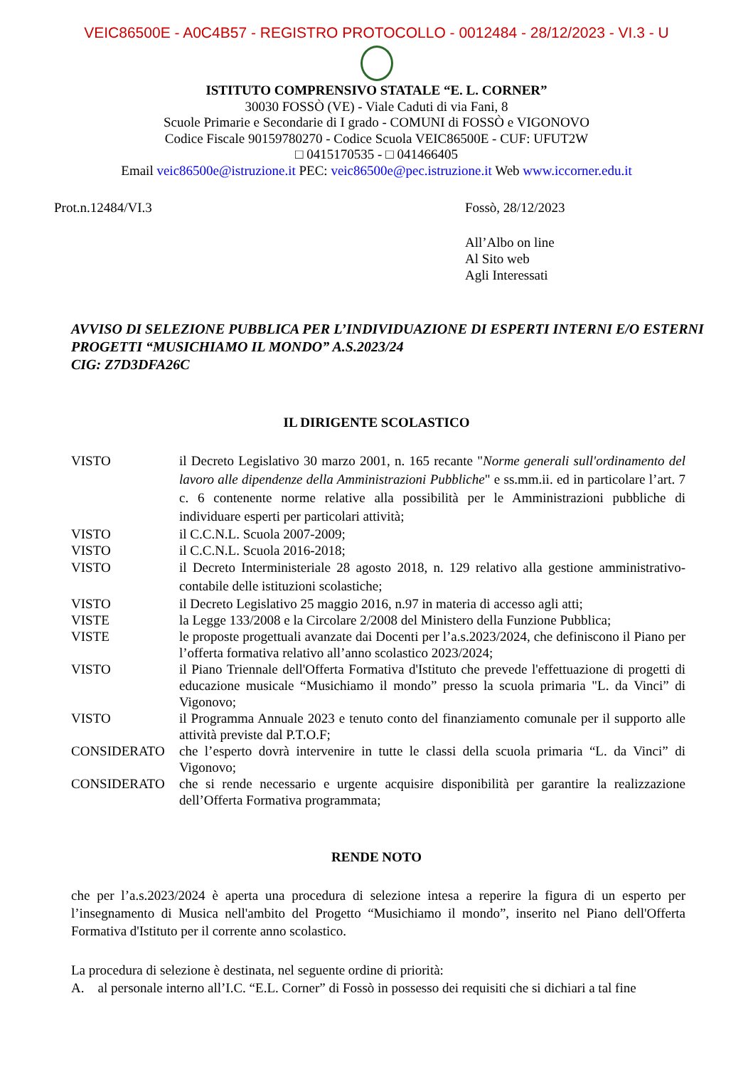VEIC86500E - A0C4B57 - REGISTRO PROTOCOLLO - 0012484 - 28/12/2023 - VI.3 - U
ISTITUTO COMPRENSIVO STATALE “E. L. CORNER”
30030 FOSSÒ (VE) - Viale Caduti di via Fani, 8
Scuole Primarie e Secondarie di I grado - COMUNI di FOSSÒ e VIGONOVO
Codice Fiscale 90159780270 - Codice Scuola VEIC86500E - CUF: UFUT2W
□ 0415170535 - □ 041466405
Email veic86500e@istruzione.it PEC: veic86500e@pec.istruzione.it Web www.iccorner.edu.it
Prot.n.12484/VI.3 Fossò, 28/12/2023
All’Albo on line
Al Sito web
Agli Interessati
AVVISO DI SELEZIONE PUBBLICA PER L’INDIVIDUAZIONE DI ESPERTI INTERNI E/O ESTERNI PROGETTI “MUSICHIAMO IL MONDO” A.S.2023/24
CIG: Z7D3DFA26C
IL DIRIGENTE SCOLASTICO
VISTO il Decreto Legislativo 30 marzo 2001, n. 165 recante "Norme generali sull'ordinamento del lavoro alle dipendenze della Amministrazioni Pubbliche" e ss.mm.ii. ed in particolare l’art. 7 c. 6 contenente norme relative alla possibilità per le Amministrazioni pubbliche di individuare esperti per particolari attività;
VISTO il C.C.N.L. Scuola 2007-2009;
VISTO il C.C.N.L. Scuola 2016-2018;
VISTO il Decreto Interministeriale 28 agosto 2018, n. 129 relativo alla gestione amministrativo-contabile delle istituzioni scolastiche;
VISTO il Decreto Legislativo 25 maggio 2016, n.97 in materia di accesso agli atti;
VISTE la Legge 133/2008 e la Circolare 2/2008 del Ministero della Funzione Pubblica;
VISTE le proposte progettuali avanzate dai Docenti per l’a.s.2023/2024, che definiscono il Piano per l’offerta formativa relativo all’anno scolastico 2023/2024;
VISTO il Piano Triennale dell'Offerta Formativa d'Istituto che prevede l'effettuazione di progetti di educazione musicale “Musichiamo il mondo” presso la scuola primaria "L. da Vinci” di Vigonovo;
VISTO il Programma Annuale 2023 e tenuto conto del finanziamento comunale per il supporto alle attività previste dal P.T.O.F;
CONSIDERATO che l’esperto dovrà intervenire in tutte le classi della scuola primaria “L. da Vinci” di Vigonovo;
CONSIDERATO che si rende necessario e urgente acquisire disponibilità per garantire la realizzazione dell’Offerta Formativa programmata;
RENDE NOTO
che per l’a.s.2023/2024 è aperta una procedura di selezione intesa a reperire la figura di un esperto per l’insegnamento di Musica nell'ambito del Progetto “Musichiamo il mondo”, inserito nel Piano dell'Offerta Formativa d'Istituto per il corrente anno scolastico.
La procedura di selezione è destinata, nel seguente ordine di priorità:
A. al personale interno all’I.C. “E.L. Corner” di Fossò in possesso dei requisiti che si dichiari a tal fine